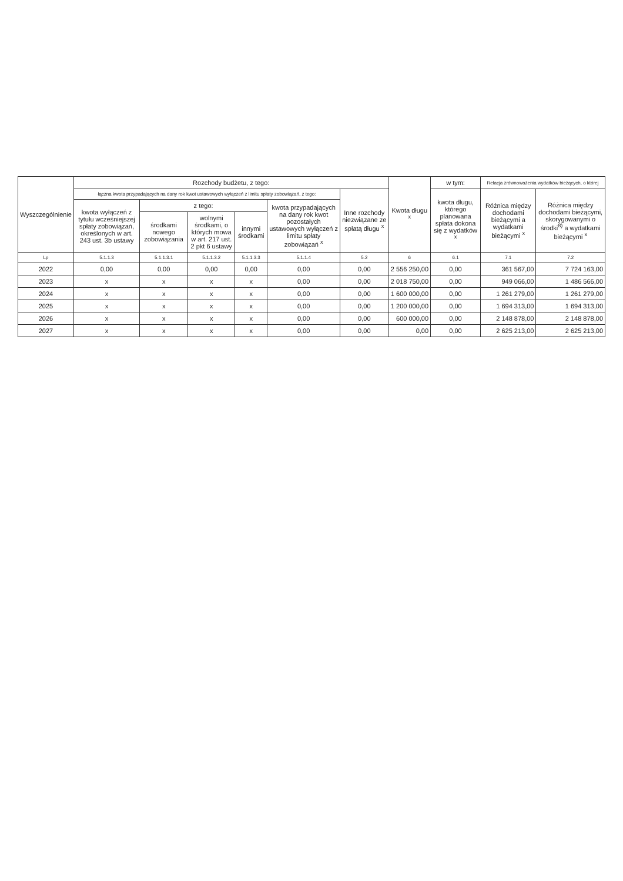| Wyszczególnienie | Rozchody budżetu, z tego: | | | | | | Kwota długu <sup>x</sup> | w tym: | Relacja zrównoważenia wydatków bieżących, o której | |
| --- | --- | --- | --- | --- | --- | --- | --- | --- | --- | --- |
| | łączna kwota przypadających na dany rok kwot ustawowych wyłączeń z limitu spłaty zobowiązań, z tego: | | | | | Inne rozchody niezwiązane ze spłatą długu <sup>x</sup> | | kwota długu, którego planowana spłata dokona się z wydatków <sup>x</sup> | Różnica między dochodami bieżącymi a wydatkami bieżącymi <sup>x</sup> | Różnica między dochodami bieżącymi, skorygowanymi o środki<sup>8)</sup> a wydatkami bieżącymi <sup>x</sup> |
| | kwota wyłączeń z tytułu wcześniejszej spłaty zobowiązań, określonych w art. 243 ust. 3b ustawy | z tego: | | | kwota przypadających na dany rok kwot pozostałych ustawowych wyłączeń z limitu spłaty zobowiązań <sup>x</sup> | | | | | |
| | | środkami nowego zobowiązania | wolnymi środkami, o których mowa w art. 217 ust. 2 pkt 6 ustawy | innymi środkami | | | | | | |
| Lp | 5.1.1.3 | 5.1.1.3.1 | 5.1.1.3.2 | 5.1.1.3.3 | 5.1.1.4 | 5.2 | 6 | 6.1 | 7.1 | 7.2 |
| 2022 | 0,00 | 0,00 | 0,00 | 0,00 | 0,00 | 0,00 | 2 556 250,00 | 0,00 | 361 567,00 | 7 724 163,00 |
| 2023 | x | x | x | x | 0,00 | 0,00 | 2 018 750,00 | 0,00 | 949 066,00 | 1 486 566,00 |
| 2024 | x | x | x | x | 0,00 | 0,00 | 1 600 000,00 | 0,00 | 1 261 279,00 | 1 261 279,00 |
| 2025 | x | x | x | x | 0,00 | 0,00 | 1 200 000,00 | 0,00 | 1 694 313,00 | 1 694 313,00 |
| 2026 | x | x | x | x | 0,00 | 0,00 | 600 000,00 | 0,00 | 2 148 878,00 | 2 148 878,00 |
| 2027 | x | x | x | x | 0,00 | 0,00 | 0,00 | 0,00 | 2 625 213,00 | 2 625 213,00 |